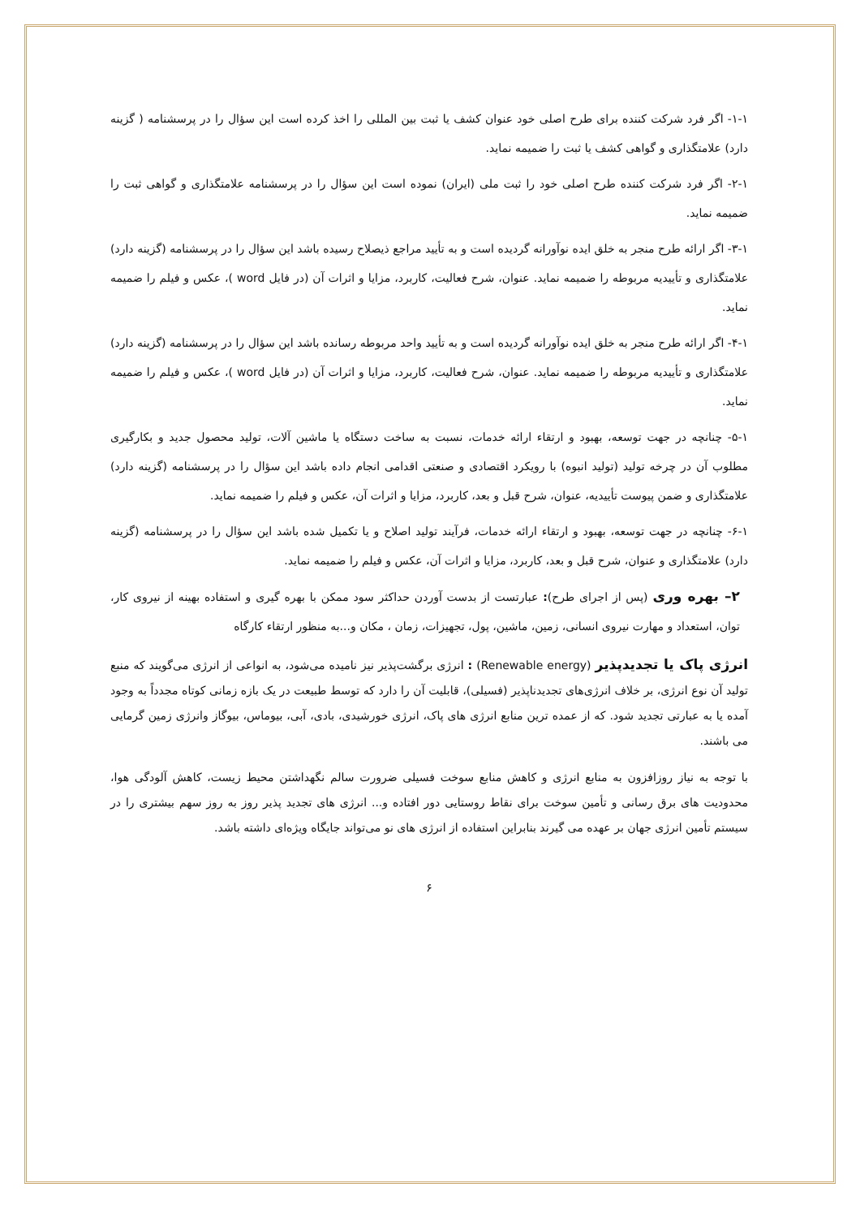۱-۱- اگر فرد شرکت کننده برای طرح اصلی خود عنوان کشف یا ثبت بین المللی را اخذ کرده است این سؤال را در پرسشنامه ( گزینه دارد) علامتگذاری و گواهی کشف یا ثبت را ضمیمه نماید.
۲-۱- اگر فرد شرکت کننده طرح اصلی خود را ثبت ملی (ایران) نموده است این سؤال را در پرسشنامه علامتگذاری و گواهی ثبت را ضمیمه نماید.
۳-۱- اگر ارائه طرح منجر به خلق ایده نوآورانه گردیده است و به تأیید مراجع ذیصلاح رسیده باشد این سؤال را در پرسشنامه (گزینه دارد) علامتگذاری و تأییدیه مربوطه را ضمیمه نماید. عنوان، شرح فعالیت، کاربرد، مزایا و اثرات آن (در فایل word )، عکس و فیلم را ضمیمه نماید.
۴-۱- اگر ارائه طرح منجر به خلق ایده نوآورانه گردیده است و به تأیید واحد مربوطه رسانده باشد این سؤال را در پرسشنامه (گزینه دارد) علامتگذاری و تأییدیه مربوطه را ضمیمه نماید. عنوان، شرح فعالیت، کاربرد، مزایا و اثرات آن (در فایل word )، عکس و فیلم را ضمیمه نماید.
۵-۱- چنانچه در جهت توسعه، بهبود و ارتقاء ارائه خدمات، نسبت به ساخت دستگاه یا ماشین آلات، تولید محصول جدید و بکارگیری مطلوب آن در چرخه تولید (تولید انبوه) با رویکرد اقتصادی و صنعتی اقدامی انجام داده باشد این سؤال را در پرسشنامه (گزینه دارد) علامتگذاری و ضمن پیوست تأییدیه، عنوان، شرح قبل و بعد، کاربرد، مزایا و اثرات آن، عکس و فیلم را ضمیمه نماید.
۶-۱- چنانچه در جهت توسعه، بهبود و ارتقاء ارائه خدمات، فرآیند تولید اصلاح و یا تکمیل شده باشد این سؤال را در پرسشنامه (گزینه دارد) علامتگذاری و عنوان، شرح قبل و بعد، کاربرد، مزایا و اثرات آن، عکس و فیلم را ضمیمه نماید.
۲– بهره وری (پس از اجرای طرح): عبارتست از بدست آوردن حداکثر سود ممکن با بهره گیری و استفاده بهینه از نیروی کار، توان، استعداد و مهارت نیروی انسانی، زمین، ماشین، پول، تجهیزات، زمان ، مکان و...به منظور ارتقاء کارگاه
انرژی پاک یا تجدیدپذیر (Renewable energy) : انرژی برگشت‌پذیر نیز نامیده می‌شود، به انواعی از انرژی می‌گویند که منبع تولید آن نوع انرژی، بر خلاف انرژی‌های تجدیدناپذیر (فسیلی)، قابلیت آن را دارد که توسط طبیعت در یک بازه زمانی کوتاه مجدداً به وجود آمده یا به عبارتی تجدید شود. که از عمده ترین منابع انرژی های پاک، انرژی خورشیدی، بادی، آبی، بیوماس، بیوگاز وانرژی زمین گرمایی می باشند.
با توجه به نیاز روزافزون به منابع انرژی و کاهش منابع سوخت فسیلی ضرورت سالم نگهداشتن محیط زیست، کاهش آلودگی هوا، محدودیت های برق رسانی و تأمین سوخت برای نقاط روستایی دور افتاده و... انرژی های تجدید پذیر روز به روز سهم بیشتری را در سیستم تأمین انرژی جهان بر عهده می گیرند بنابراین استفاده از انرژی های نو می‌تواند جایگاه ویژه‌ای داشته باشد.
۶